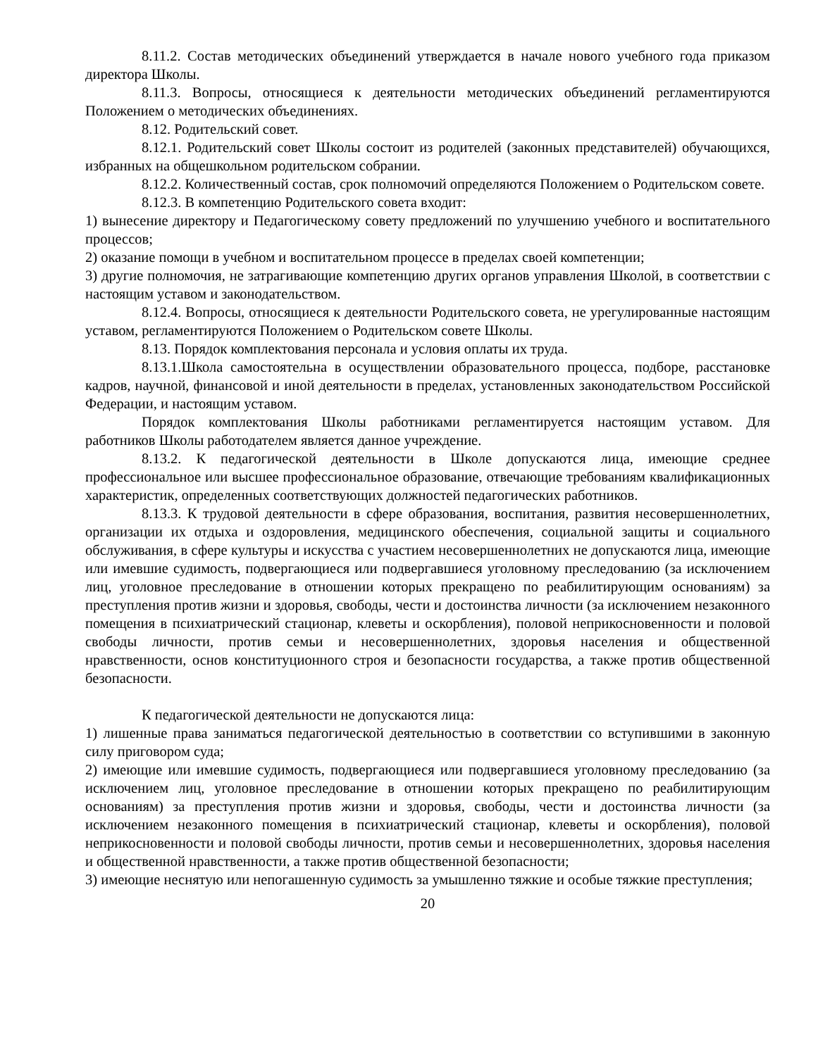8.11.2. Состав методических объединений утверждается в начале нового учебного года приказом директора Школы.
8.11.3. Вопросы, относящиеся к деятельности методических объединений регламентируются Положением о методических объединениях.
8.12. Родительский совет.
8.12.1. Родительский совет Школы состоит из родителей (законных представителей) обучающихся, избранных на общешкольном родительском собрании.
8.12.2. Количественный состав, срок полномочий определяются Положением о Родительском совете.
8.12.3. В компетенцию Родительского совета входит:
1) вынесение директору и Педагогическому совету предложений по улучшению учебного и воспитательного процессов;
2) оказание помощи в учебном и воспитательном процессе в пределах своей компетенции;
3) другие полномочия, не затрагивающие компетенцию других органов управления Школой, в соответствии с настоящим уставом и законодательством.
8.12.4. Вопросы, относящиеся к деятельности Родительского совета, не урегулированные настоящим уставом, регламентируются Положением о Родительском совете Школы.
8.13. Порядок комплектования персонала и условия оплаты их труда.
8.13.1.Школа самостоятельна в осуществлении образовательного процесса, подборе, расстановке кадров, научной, финансовой и иной деятельности в пределах, установленных законодательством Российской Федерации, и настоящим уставом.
Порядок комплектования Школы работниками регламентируется настоящим уставом. Для работников Школы работодателем является данное учреждение.
8.13.2. К педагогической деятельности в Школе допускаются лица, имеющие среднее профессиональное или высшее профессиональное образование, отвечающие требованиям квалификационных характеристик, определенных соответствующих должностей педагогических работников.
8.13.3. К трудовой деятельности в сфере образования, воспитания, развития несовершеннолетних, организации их отдыха и оздоровления, медицинского обеспечения, социальной защиты и социального обслуживания, в сфере культуры и искусства с участием несовершеннолетних не допускаются лица, имеющие или имевшие судимость, подвергающиеся или подвергавшиеся уголовному преследованию (за исключением лиц, уголовное преследование в отношении которых прекращено по реабилитирующим основаниям) за преступления против жизни и здоровья, свободы, чести и достоинства личности (за исключением незаконного помещения в психиатрический стационар, клеветы и оскорбления), половой неприкосновенности и половой свободы личности, против семьи и несовершеннолетних, здоровья населения и общественной нравственности, основ конституционного строя и безопасности государства, а также против общественной безопасности.
К педагогической деятельности не допускаются лица:
1) лишенные права заниматься педагогической деятельностью в соответствии со вступившими в законную силу приговором суда;
2) имеющие или имевшие судимость, подвергающиеся или подвергавшиеся уголовному преследованию (за исключением лиц, уголовное преследование в отношении которых прекращено по реабилитирующим основаниям) за преступления против жизни и здоровья, свободы, чести и достоинства личности (за исключением незаконного помещения в психиатрический стационар, клеветы и оскорбления), половой неприкосновенности и половой свободы личности, против семьи и несовершеннолетних, здоровья населения и общественной нравственности, а также против общественной безопасности;
3) имеющие неснятую или непогашенную судимость за умышленно тяжкие и особые тяжкие преступления;
20